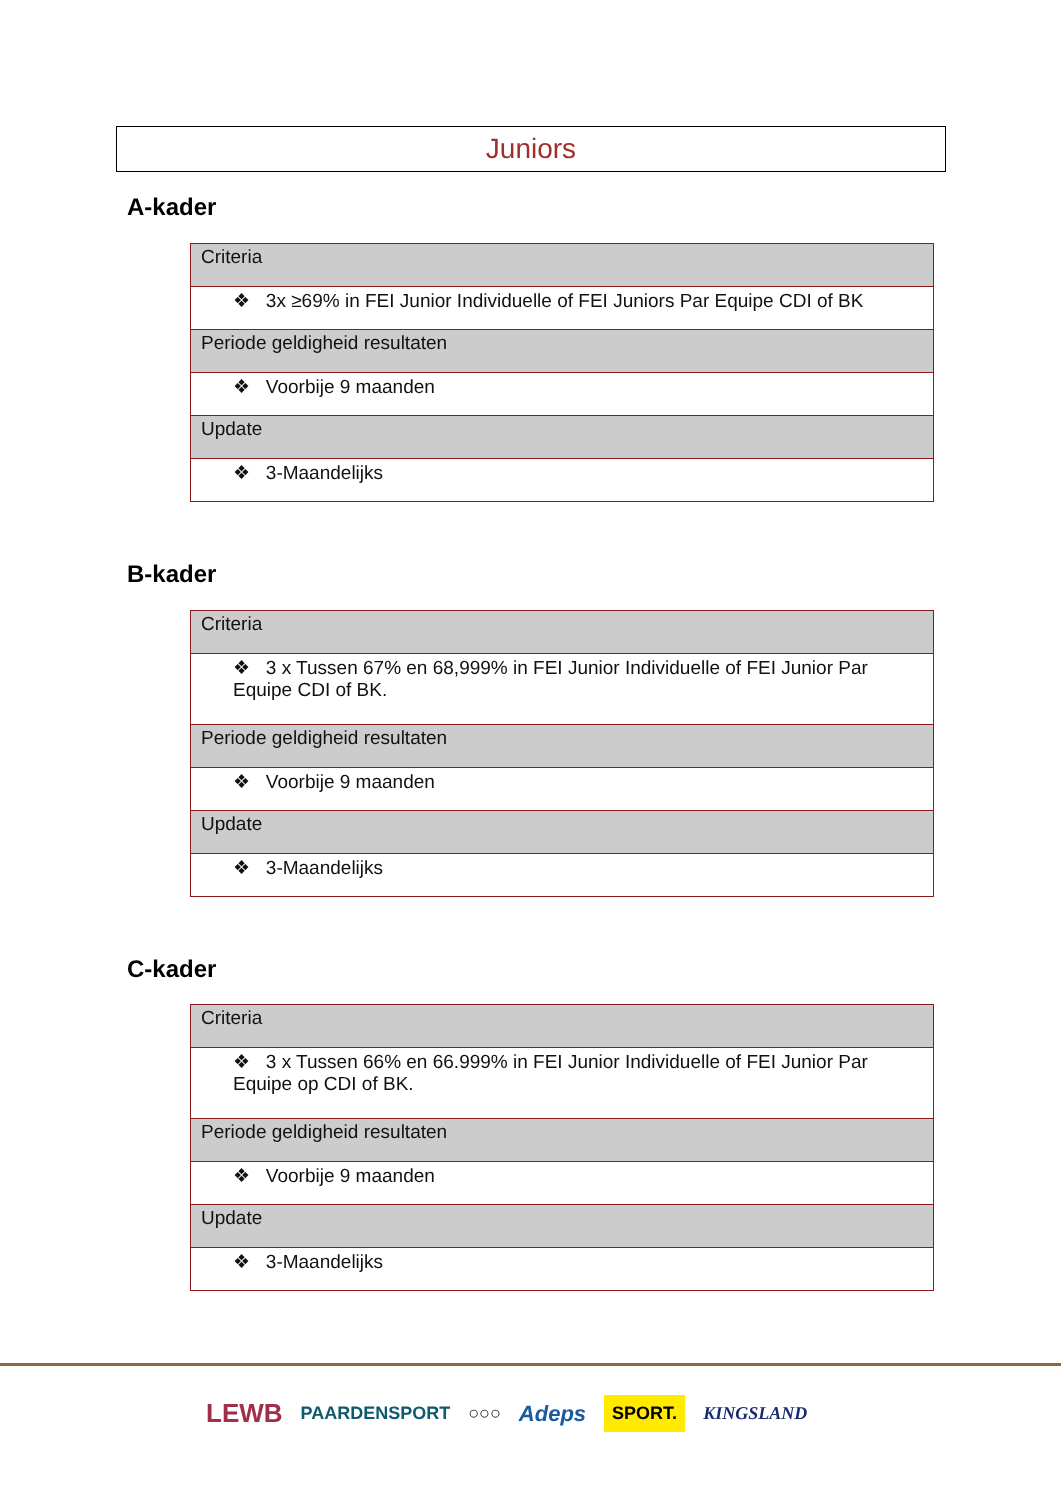Juniors
A-kader
| Criteria |
| ❖ 3x ≥69% in FEI Junior Individuelle of FEI Juniors Par Equipe CDI of BK |
| Periode geldigheid resultaten |
| ❖ Voorbije 9 maanden |
| Update |
| ❖ 3-Maandelijks |
B-kader
| Criteria |
| ❖ 3 x Tussen 67% en 68,999% in FEI Junior Individuelle of FEI Junior Par Equipe CDI of BK. |
| Periode geldigheid resultaten |
| ❖ Voorbije 9 maanden |
| Update |
| ❖ 3-Maandelijks |
C-kader
| Criteria |
| ❖ 3 x Tussen 66% en 66.999% in FEI Junior Individuelle of FEI Junior Par Equipe op CDI of BK. |
| Periode geldigheid resultaten |
| ❖ Voorbije 9 maanden |
| Update |
| ❖ 3-Maandelijks |
LEWB PAARDENSPORT ○○○ Adeps SPORT. KINGSLAND